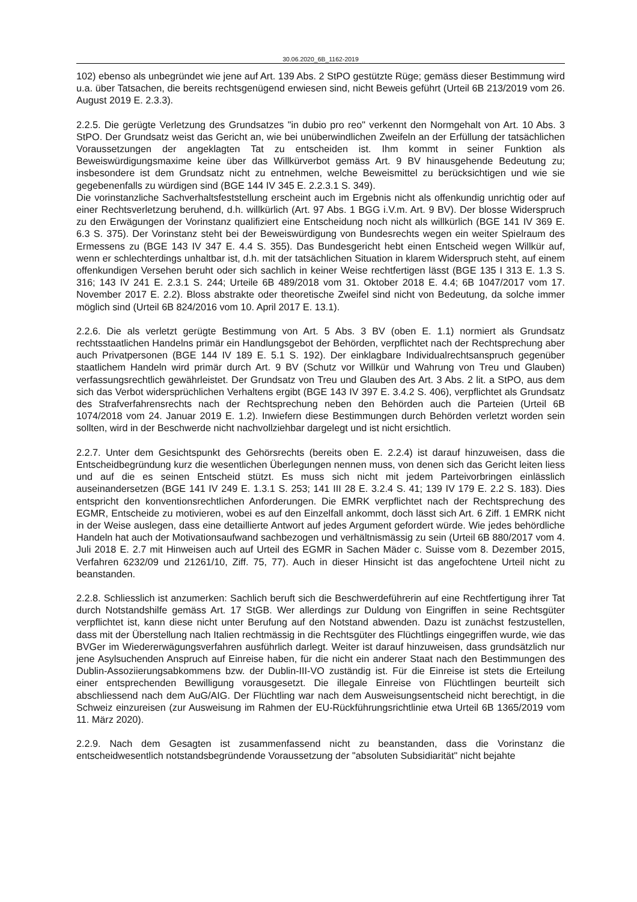30.06.2020_6B_1162-2019
102) ebenso als unbegründet wie jene auf Art. 139 Abs. 2 StPO gestützte Rüge; gemäss dieser Bestimmung wird u.a. über Tatsachen, die bereits rechtsgenügend erwiesen sind, nicht Beweis geführt (Urteil 6B 213/2019 vom 26. August 2019 E. 2.3.3).
2.2.5. Die gerügte Verletzung des Grundsatzes "in dubio pro reo" verkennt den Normgehalt von Art. 10 Abs. 3 StPO. Der Grundsatz weist das Gericht an, wie bei unüberwindlichen Zweifeln an der Erfüllung der tatsächlichen Voraussetzungen der angeklagten Tat zu entscheiden ist. Ihm kommt in seiner Funktion als Beweiswürdigungsmaxime keine über das Willkürverbot gemäss Art. 9 BV hinausgehende Bedeutung zu; insbesondere ist dem Grundsatz nicht zu entnehmen, welche Beweismittel zu berücksichtigen und wie sie gegebenenfalls zu würdigen sind (BGE 144 IV 345 E. 2.2.3.1 S. 349).
Die vorinstanzliche Sachverhaltsfeststellung erscheint auch im Ergebnis nicht als offenkundig unrichtig oder auf einer Rechtsverletzung beruhend, d.h. willkürlich (Art. 97 Abs. 1 BGG i.V.m. Art. 9 BV). Der blosse Widerspruch zu den Erwägungen der Vorinstanz qualifiziert eine Entscheidung noch nicht als willkürlich (BGE 141 IV 369 E. 6.3 S. 375). Der Vorinstanz steht bei der Beweiswürdigung von Bundesrechts wegen ein weiter Spielraum des Ermessens zu (BGE 143 IV 347 E. 4.4 S. 355). Das Bundesgericht hebt einen Entscheid wegen Willkür auf, wenn er schlechterdings unhaltbar ist, d.h. mit der tatsächlichen Situation in klarem Widerspruch steht, auf einem offenkundigen Versehen beruht oder sich sachlich in keiner Weise rechtfertigen lässt (BGE 135 I 313 E. 1.3 S. 316; 143 IV 241 E. 2.3.1 S. 244; Urteile 6B 489/2018 vom 31. Oktober 2018 E. 4.4; 6B 1047/2017 vom 17. November 2017 E. 2.2). Bloss abstrakte oder theoretische Zweifel sind nicht von Bedeutung, da solche immer möglich sind (Urteil 6B 824/2016 vom 10. April 2017 E. 13.1).
2.2.6. Die als verletzt gerügte Bestimmung von Art. 5 Abs. 3 BV (oben E. 1.1) normiert als Grundsatz rechtsstaatlichen Handelns primär ein Handlungsgebot der Behörden, verpflichtet nach der Rechtsprechung aber auch Privatpersonen (BGE 144 IV 189 E. 5.1 S. 192). Der einklagbare Individualrechtsanspruch gegenüber staatlichem Handeln wird primär durch Art. 9 BV (Schutz vor Willkür und Wahrung von Treu und Glauben) verfassungsrechtlich gewährleistet. Der Grundsatz von Treu und Glauben des Art. 3 Abs. 2 lit. a StPO, aus dem sich das Verbot widersprüchlichen Verhaltens ergibt (BGE 143 IV 397 E. 3.4.2 S. 406), verpflichtet als Grundsatz des Strafverfahrensrechts nach der Rechtsprechung neben den Behörden auch die Parteien (Urteil 6B 1074/2018 vom 24. Januar 2019 E. 1.2). Inwiefern diese Bestimmungen durch Behörden verletzt worden sein sollten, wird in der Beschwerde nicht nachvollziehbar dargelegt und ist nicht ersichtlich.
2.2.7. Unter dem Gesichtspunkt des Gehörsrechts (bereits oben E. 2.2.4) ist darauf hinzuweisen, dass die Entscheidbegründung kurz die wesentlichen Überlegungen nennen muss, von denen sich das Gericht leiten liess und auf die es seinen Entscheid stützt. Es muss sich nicht mit jedem Parteivorbringen einlässlich auseinandersetzen (BGE 141 IV 249 E. 1.3.1 S. 253; 141 III 28 E. 3.2.4 S. 41; 139 IV 179 E. 2.2 S. 183). Dies entspricht den konventionsrechtlichen Anforderungen. Die EMRK verpflichtet nach der Rechtsprechung des EGMR, Entscheide zu motivieren, wobei es auf den Einzelfall ankommt, doch lässt sich Art. 6 Ziff. 1 EMRK nicht in der Weise auslegen, dass eine detaillierte Antwort auf jedes Argument gefordert würde. Wie jedes behördliche Handeln hat auch der Motivationsaufwand sachbezogen und verhältnismässig zu sein (Urteil 6B 880/2017 vom 4. Juli 2018 E. 2.7 mit Hinweisen auch auf Urteil des EGMR in Sachen Mäder c. Suisse vom 8. Dezember 2015, Verfahren 6232/09 und 21261/10, Ziff. 75, 77). Auch in dieser Hinsicht ist das angefochtene Urteil nicht zu beanstanden.
2.2.8. Schliesslich ist anzumerken: Sachlich beruft sich die Beschwerdeführerin auf eine Rechtfertigung ihrer Tat durch Notstandshilfe gemäss Art. 17 StGB. Wer allerdings zur Duldung von Eingriffen in seine Rechtsgüter verpflichtet ist, kann diese nicht unter Berufung auf den Notstand abwenden. Dazu ist zunächst festzustellen, dass mit der Überstellung nach Italien rechtmässig in die Rechtsgüter des Flüchtlings eingegriffen wurde, wie das BVGer im Wiedererwägungsverfahren ausführlich darlegt. Weiter ist darauf hinzuweisen, dass grundsätzlich nur jene Asylsuchenden Anspruch auf Einreise haben, für die nicht ein anderer Staat nach den Bestimmungen des Dublin-Assoziierungsabkommens bzw. der Dublin-III-VO zuständig ist. Für die Einreise ist stets die Erteilung einer entsprechenden Bewilligung vorausgesetzt. Die illegale Einreise von Flüchtlingen beurteilt sich abschliessend nach dem AuG/AIG. Der Flüchtling war nach dem Ausweisungsentscheid nicht berechtigt, in die Schweiz einzureisen (zur Ausweisung im Rahmen der EU-Rückführungsrichtlinie etwa Urteil 6B 1365/2019 vom 11. März 2020).
2.2.9. Nach dem Gesagten ist zusammenfassend nicht zu beanstanden, dass die Vorinstanz die entscheidwesentlich notstandsbegründende Voraussetzung der "absoluten Subsidiarität" nicht bejahte